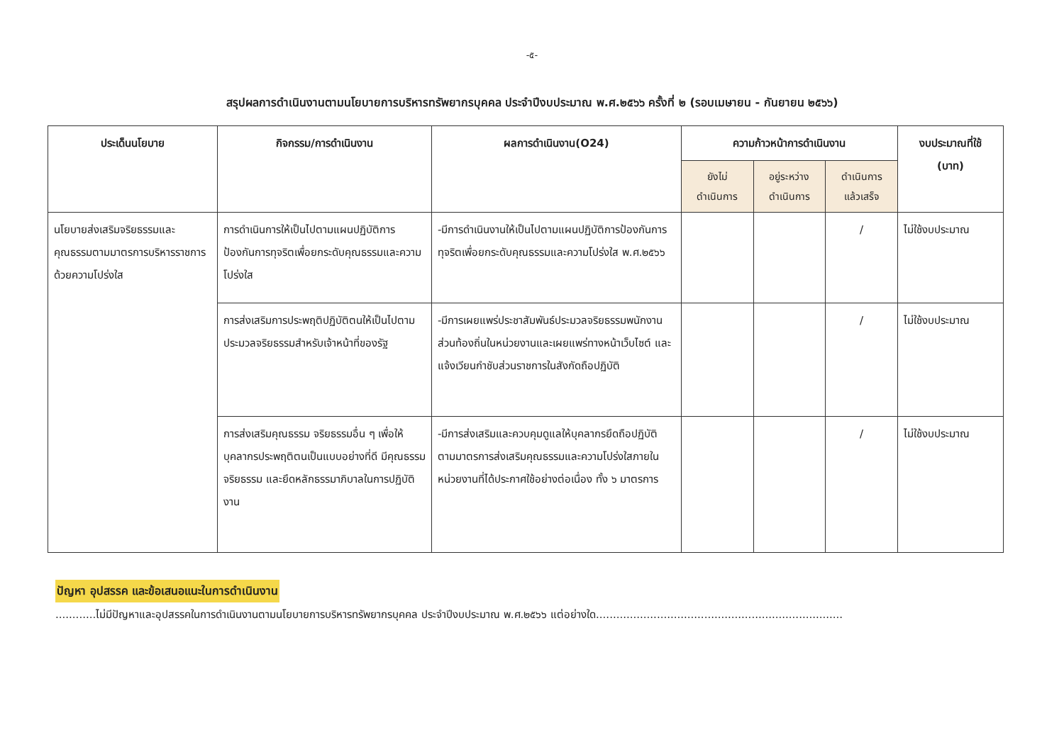-๕-
สรุปผลการดำเนินงานตามนโยบายการบริหารทรัพยากรบุคคล ประจำปีงบประมาณ พ.ศ.๒๕๖๖ ครั้งที่ ๒ (รอบเมษายน - กันยายน ๒๕๖๖)
| ประเด็นนโยบาย | กิจกรรม/การดำเนินงาน | ผลการดำเนินงาน(O24) | ความก้าวหน้าการดำเนินงาน | | | งบประมาณที่ใช้ (บาท) |
| --- | --- | --- | --- | --- | --- | --- |
| | | | ยังไม่ ดำเนินการ | อยู่ระหว่าง ดำเนินการ | ดำเนินการ แล้วเสร็จ | |
| นโยบายส่งเสริมจริยธรรมและคุณธรรมตามมาตรการบริหารราชการด้วยความโปร่งใส | การดำเนินการให้เป็นไปตามแผนปฏิบัติการป้องกันการทุจริตเพื่อยกระดับคุณธรรมและความโปร่งใส | -มีการดำเนินงานให้เป็นไปตามแผนปฏิบัติการป้องกันการทุจริตเพื่อยกระดับคุณธรรมและความโปร่งใส พ.ศ.๒๕๖๖ | | | / | ไม่ใช้งบประมาณ |
| | การส่งเสริมการประพฤติปฏิบัติตนให้เป็นไปตามประมวลจริยธรรมสำหรับเจ้าหน้าที่ของรัฐ | -มีการเผยแพร่ประชาสัมพันธ์ประมวลจริยธรรมพนักงานส่วนท้องถิ่นในหน่วยงานและเผยแพร่ทางหน้าเว็บไซต์ และแจ้งเวียนกำชับส่วนราชการในสังกัดถือปฏิบัติ | | | / | ไม่ใช้งบประมาณ |
| | การส่งเสริมคุณธรรม จริยธรรมอื่น ๆ เพื่อให้บุคลากรประพฤติตนเป็นแบบอย่างที่ดี มีคุณธรรม จริยธรรม และยึดหลักธรรมาภิบาลในการปฏิบัติงาน | -มีการส่งเสริมและควบคุมดูแลให้บุคลากรยึดถือปฏิบัติตามมาตรการส่งเสริมคุณธรรมและความโปร่งใสภายในหน่วยงานที่ได้ประกาศใช้อย่างต่อเนื่อง ทั้ง ๖ มาตรการ | | | / | ไม่ใช้งบประมาณ |
ปัญหา อุปสรรค และข้อเสนอแนะในการดำเนินงาน
............ไม่มีปัญหาและอุปสรรคในการดำเนินงานตามนโยบายการบริหารทรัพยากรบุคคล ประจำปีงบประมาณ พ.ศ.๒๕๖๖ แต่อย่างใด.........................................................................